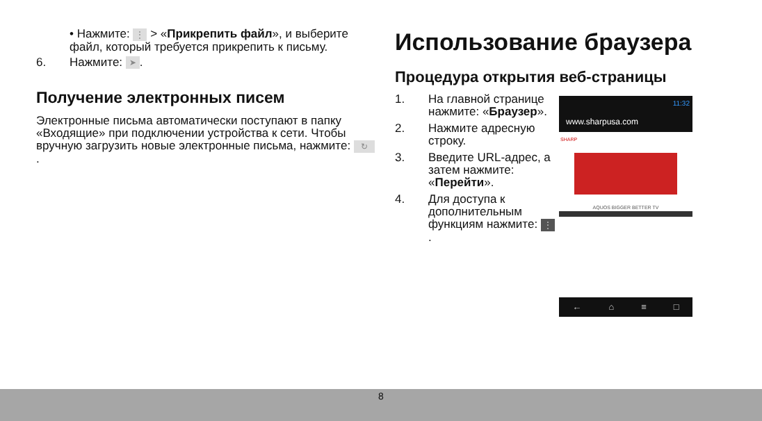• Нажмите: ⋮ > «Прикрепить файл», и выберите файл, который требуется прикрепить к письму.
6. Нажмите: ➤.
Получение электронных писем
Электронные письма автоматически поступают в папку «Входящие» при подключении устройства к сети. Чтобы вручную загрузить новые электронные письма, нажмите: ↻.
Использование браузера
Процедура открытия веб-страницы
1. На главной странице нажмите: «Браузер».
2. Нажмите адресную строку.
3. Введите URL-адрес, а затем нажмите: «Перейти».
4. Для доступа к дополнительным функциям нажмите: ⋮.
11:32
www.sharpusa.com
SHARP
AQUOS BIGGER BETTER TV
← ⌂ ≡ □
8